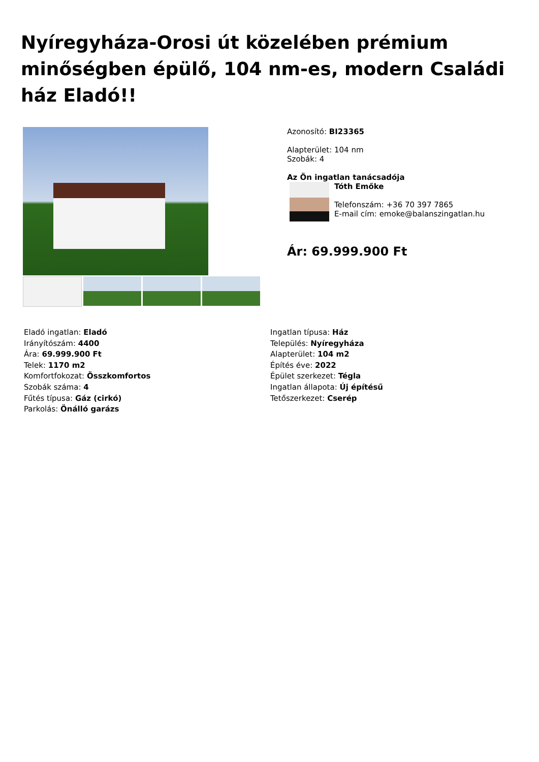Nyíregyháza-Orosi út közelében prémium minőségben épülő, 104 nm-es, modern Családi ház Eladó!!
Azonosító: BI23365
Alapterület: 104 nm
Szobák: 4
Az Ön ingatlan tanácsadója
Tóth Emőke
Telefonszám: +36 70 397 7865
E-mail cím: emoke@balanszingatlan.hu
Ár: 69.999.900 Ft
Eladó ingatlan: Eladó
Irányítószám: 4400
Ára: 69.999.900 Ft
Telek: 1170 m2
Komfortfokozat: Összkomfortos
Szobák száma: 4
Fűtés típusa: Gáz (cirkó)
Parkolás: Önálló garázs
Ingatlan típusa: Ház
Település: Nyíregyháza
Alapterület: 104 m2
Építés éve: 2022
Épület szerkezet: Tégla
Ingatlan állapota: Új építésű
Tetőszerkezet: Cserép